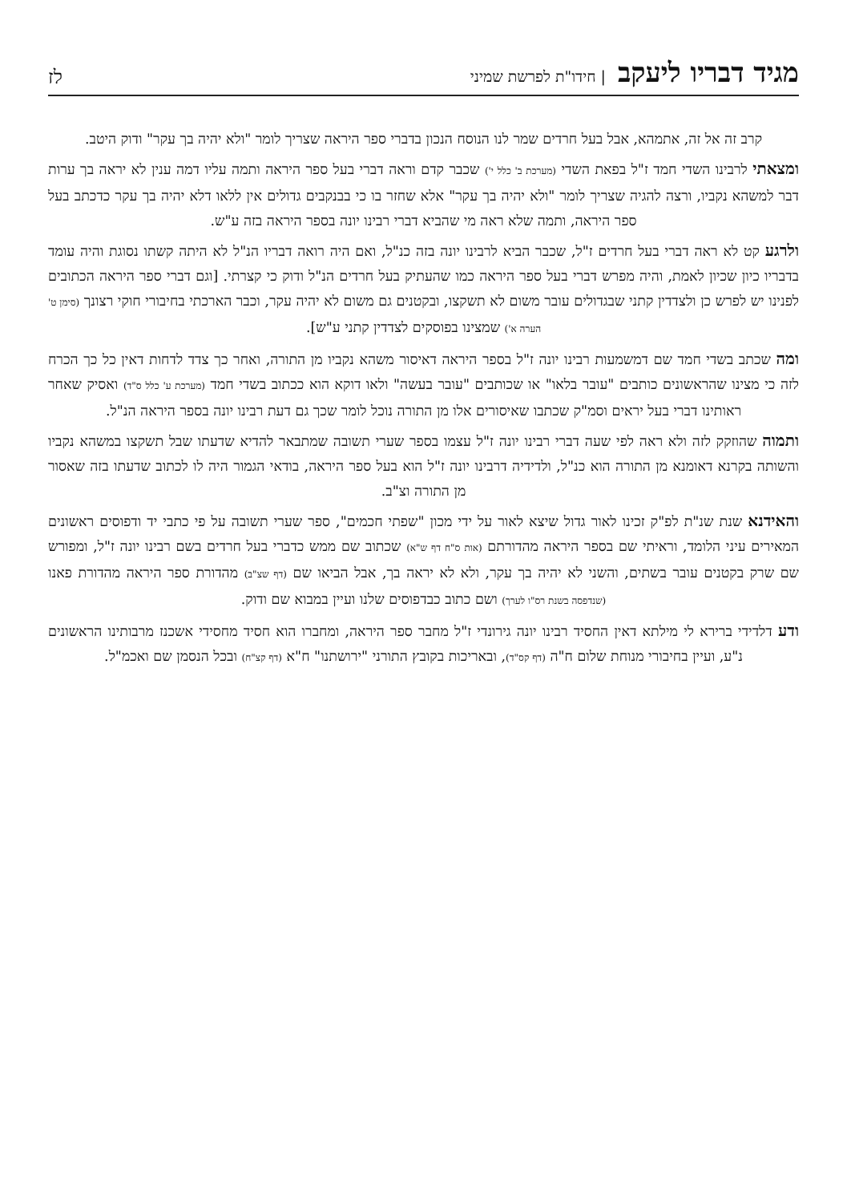מגיד דבריו ליעקב | חידו"ת לפרשת שמיני
לז
קרב זה אל זה, אתמהא, אבל בעל חרדים שמר לנו הנוסח הנכון בדברי ספר היראה שצריך לומר "ולא יהיה בך עקר" ודוק היטב.
ומצאתי לרבינו השדי חמד ז"ל בפאת השדי (מערכת ב' כלל י') שכבר קדם וראה דברי בעל ספר היראה ותמה עליו דמה ענין לא יראה בך ערות דבר למשהא נקביו, ורצה להגיה שצריך לומר "ולא יהיה בך עקר" אלא שחזר בו כי בבנקבים גדולים אין ללאו דלא יהיה בך עקר כדכתב בעל ספר היראה, ותמה שלא ראה מי שהביא דברי רבינו יונה בספר היראה בזה ע"ש.
ולרגע קט לא ראה דברי בעל חרדים ז"ל, שכבר הביא לרבינו יונה בזה כנ"ל, ואם היה רואה דבריו הנ"ל לא היתה קשתו נסוגת והיה עומד בדבריו כיון שכיון לאמת, והיה מפרש דברי בעל ספר היראה כמו שהעתיק בעל חרדים הנ"ל ודוק כי קצרתי. [וגם דברי ספר היראה הכתובים לפנינו יש לפרש כן ולצדדין קתני שבגדולים עובר משום לא תשקצו, ובקטנים גם משום לא יהיה עקר, וכבר הארכתי בחיבורי חוקי רצונך (סימן ט' הערה א') שמצינו בפוסקים לצדדין קתני ע"ש].
ומה שכתב בשדי חמד שם דמשמעות רבינו יונה ז"ל בספר היראה דאיסור משהא נקביו מן התורה, ואחר כך צדד לדחות דאין כל כך הכרח לזה כי מצינו שהראשונים כותבים "עובר בלאו" או שכותבים "עובר בעשה" ולאו דוקא הוא ככתוב בשדי חמד (מערכת ע' כלל ס"ד) ואסיק שאחר ראותינו דברי בעל יראים וסמ"ק שכתבו שאיסורים אלו מן התורה נוכל לומר שכך גם דעת רבינו יונה בספר היראה הנ"ל.
ותמוה שהוזקק לזה ולא ראה לפי שעה דברי רבינו יונה ז"ל עצמו בספר שערי תשובה שמתבאר להדיא שדעתו שבל תשקצו במשהא נקביו והשותה בקרנא דאומנא מן התורה הוא כנ"ל, ולדידיה דרבינו יונה ז"ל הוא בעל ספר היראה, בודאי הגמור היה לו לכתוב שדעתו בזה שאסור מן התורה וצ"ב.
והאידנא שנת שנ"ת לפ"ק זכינו לאור גדול שיצא לאור על ידי מכון "שפתי חכמים", ספר שערי תשובה על פי כתבי יד ודפוסים ראשונים המאירים עיני הלומד, וראיתי שם בספר היראה מהדורתם (אות ס"ח דף ש"א) שכתוב שם ממש כדברי בעל חרדים בשם רבינו יונה ז"ל, ומפורש שם שרק בקטנים עובר בשתים, והשני לא יהיה בך עקר, ולא לא יראה בך, אבל הביאו שם (דף שצ"ב) מהדורת ספר היראה מהדורת פאנו (שנדפסה בשנת רס"ו לערך) ושם כתוב כבדפוסים שלנו ועיין במבוא שם ודוק.
ודע דלדידי ברירא לי מילתא דאין החסיד רבינו יונה גירונדי ז"ל מחבר ספר היראה, ומחברו הוא חסיד מחסידי אשכנז מרבותינו הראשונים נ"ע, ועיין בחיבורי מנוחת שלום ח"ה (דף קס"ד), ובאריכות בקובץ התורני "ירושתנו" ח"א (דף קצ"ח) ובכל הנסמן שם ואכמ"ל.